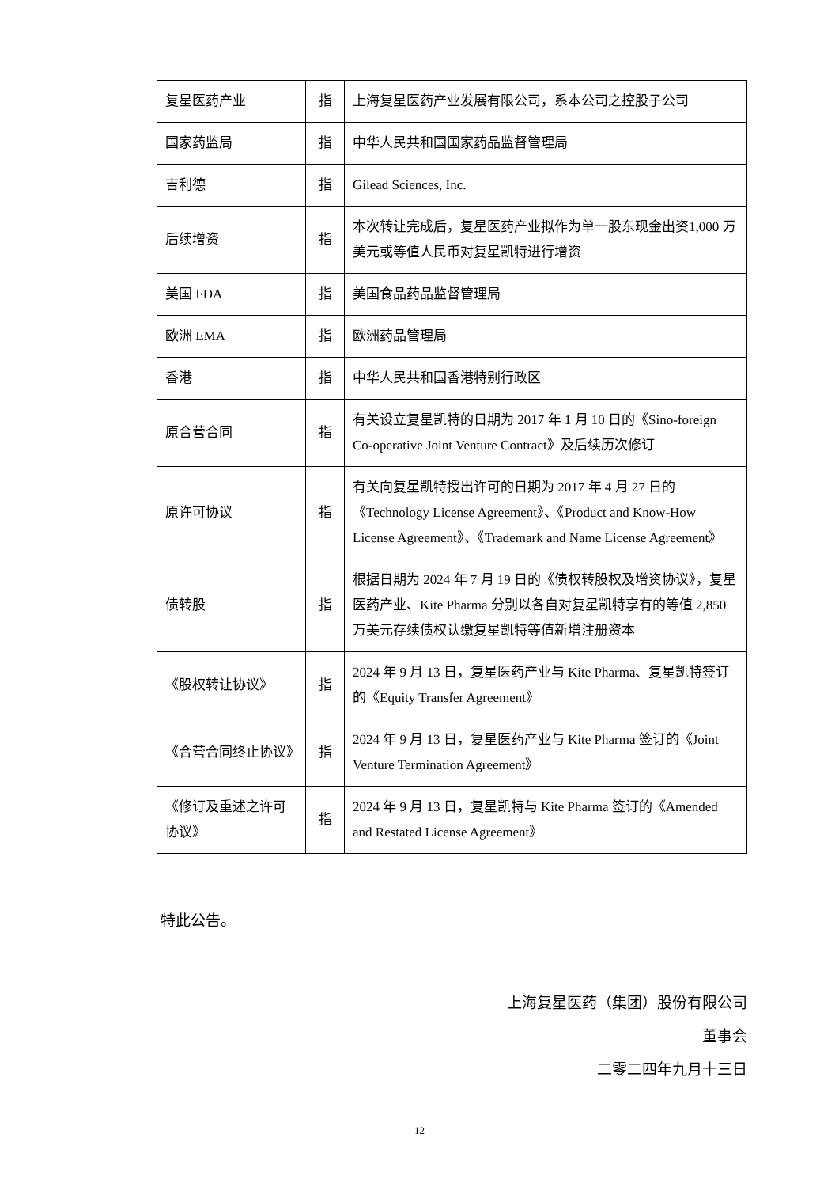| 复星医药产业 | 指 | 上海复星医药产业发展有限公司，系本公司之控股子公司 |
| 国家药监局 | 指 | 中华人民共和国国家药品监督管理局 |
| 吉利德 | 指 | Gilead Sciences, Inc. |
| 后续增资 | 指 | 本次转让完成后，复星医药产业拟作为单一股东现金出资1,000 万美元或等值人民币对复星凯特进行增资 |
| 美国 FDA | 指 | 美国食品药品监督管理局 |
| 欧洲 EMA | 指 | 欧洲药品管理局 |
| 香港 | 指 | 中华人民共和国香港特别行政区 |
| 原合营合同 | 指 | 有关设立复星凯特的日期为 2017 年 1 月 10 日的《Sino-foreign Co-operative Joint Venture Contract》及后续历次修订 |
| 原许可协议 | 指 | 有关向复星凯特授出许可的日期为 2017 年 4 月 27 日的《Technology License Agreement》、《Product and Know-How License Agreement》、《Trademark and Name License Agreement》 |
| 债转股 | 指 | 根据日期为 2024 年 7 月 19 日的《债权转股权及增资协议》，复星医药产业、Kite Pharma 分别以各自对复星凯特享有的等值 2,850 万美元存续债权认缴复星凯特等值新增注册资本 |
| 《股权转让协议》 | 指 | 2024 年 9 月 13 日，复星医药产业与 Kite Pharma、复星凯特签订的《Equity Transfer Agreement》 |
| 《合营合同终止协议》 | 指 | 2024 年 9 月 13 日，复星医药产业与 Kite Pharma 签订的《Joint Venture Termination Agreement》 |
| 《修订及重述之许可协议》 | 指 | 2024 年 9 月 13 日，复星凯特与 Kite Pharma 签订的《Amended and Restated License Agreement》 |
特此公告。
上海复星医药（集团）股份有限公司
董事会
二零二四年九月十三日
12